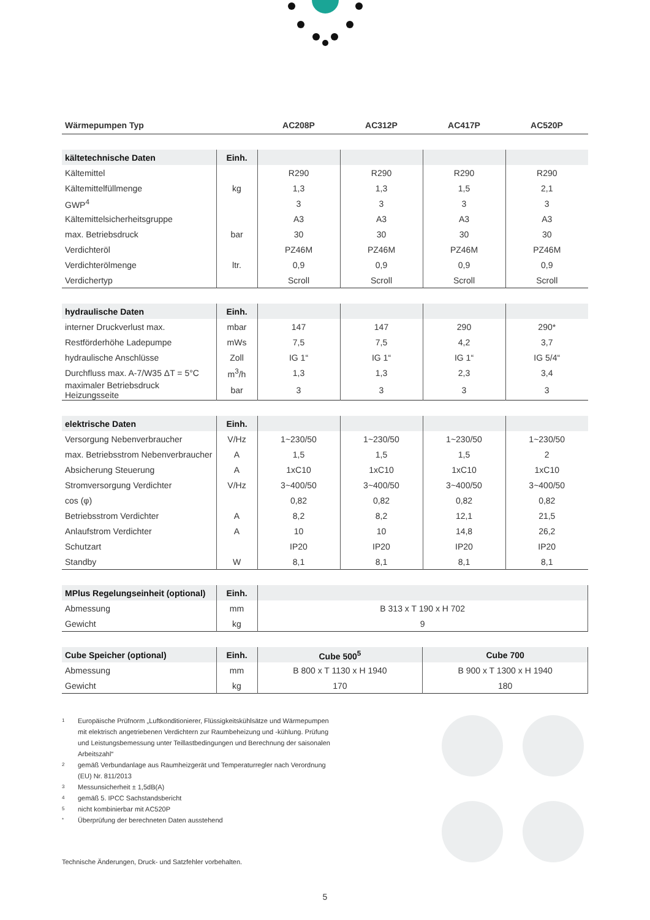| Wärmepumpen Typ | | AC208P | AC312P | AC417P | AC520P |
| --- | --- | --- | --- | --- | --- |
| kältetechnische Daten | Einh. | | | | |
| --- | --- | --- | --- | --- | --- |
| Kältemittel | | R290 | R290 | R290 | R290 |
| Kältemittelfüllmenge | kg | 1,3 | 1,3 | 1,5 | 2,1 |
| GWP<sup>4</sup> | | 3 | 3 | 3 | 3 |
| Kältemittelsicherheitsgruppe | | A3 | A3 | A3 | A3 |
| max. Betriebsdruck | bar | 30 | 30 | 30 | 30 |
| Verdichteröl | | PZ46M | PZ46M | PZ46M | PZ46M |
| Verdichterölmenge | ltr. | 0,9 | 0,9 | 0,9 | 0,9 |
| Verdichertyp | | Scroll | Scroll | Scroll | Scroll |
| hydraulische Daten | Einh. | | | | |
| --- | --- | --- | --- | --- | --- |
| interner Druckverlust max. | mbar | 147 | 147 | 290 | 290* |
| Restförderhöhe Ladepumpe | mWs | 7,5 | 7,5 | 4,2 | 3,7 |
| hydraulische Anschlüsse | Zoll | IG 1“ | IG 1“ | IG 1“ | IG 5/4“ |
| Durchfluss max. A-7/W35 ΔT = 5°C | m<sup>3</sup>/h | 1,3 | 1,3 | 2,3 | 3,4 |
| maximaler Betriebsdruck Heizungsseite | bar | 3 | 3 | 3 | 3 |
| elektrische Daten | Einh. | | | | |
| --- | --- | --- | --- | --- | --- |
| Versorgung Nebenverbraucher | V/Hz | 1~230/50 | 1~230/50 | 1~230/50 | 1~230/50 |
| max. Betriebsstrom Nebenverbraucher | A | 1,5 | 1,5 | 1,5 | 2 |
| Absicherung Steuerung | A | 1xC10 | 1xC10 | 1xC10 | 1xC10 |
| Stromversorgung Verdichter | V/Hz | 3~400/50 | 3~400/50 | 3~400/50 | 3~400/50 |
| cos (φ) | | 0,82 | 0,82 | 0,82 | 0,82 |
| Betriebsstrom Verdichter | A | 8,2 | 8,2 | 12,1 | 21,5 |
| Anlaufstrom Verdichter | A | 10 | 10 | 14,8 | 26,2 |
| Schutzart | | IP20 | IP20 | IP20 | IP20 |
| Standby | W | 8,1 | 8,1 | 8,1 | 8,1 |
| MPlus Regelungseinheit (optional) | Einh. | |
| --- | --- | --- |
| Abmessung | mm | B 313 x T 190 x H 702 |
| Gewicht | kg | 9 |
| Cube Speicher (optional) | Einh. | Cube 500<sup>5</sup> | Cube 700 |
| --- | --- | --- | --- |
| Abmessung | mm | B 800 x T 1130 x H 1940 | B 900 x T 1300 x H 1940 |
| Gewicht | kg | 170 | 180 |
1
Europäische Prüfnorm „Luftkonditionierer, Flüssigkeitskühlsätze und Wärmepumpen mit elektrisch angetriebenen Verdichtern zur Raumbeheizung und -kühlung. Prüfung und Leistungsbemessung unter Teillastbedingungen und Berechnung der saisonalen Arbeitszahl“
2
gemäß Verbundanlage aus Raumheizgerät und Temperaturregler nach Verordnung (EU) Nr. 811/2013
3
Messunsicherheit ± 1,5dB(A)
4
gemäß 5. IPCC Sachstandsbericht
5
nicht kombinierbar mit AC520P
*
Überprüfung der berechneten Daten ausstehend
Technische Änderungen, Druck- und Satzfehler vorbehalten.
5